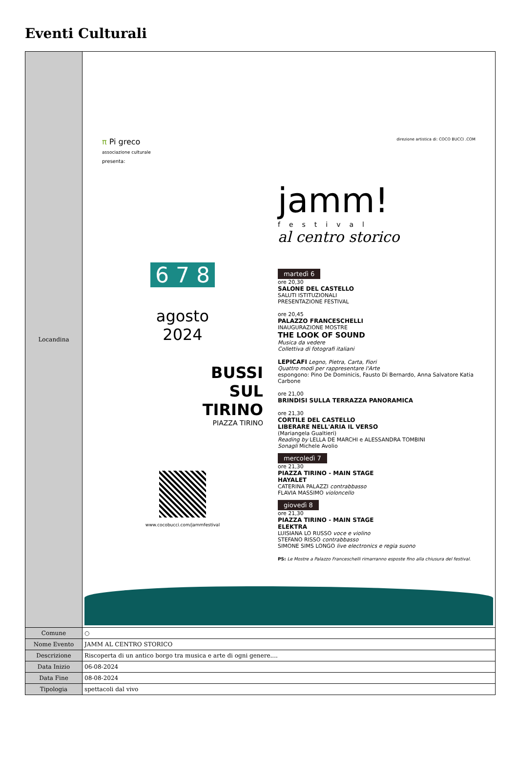Eventi Culturali
| Locandina | π Pi greco associazione culturale presenta: 6 7 8 agosto 2024 BUSSI SUL TIRINO PIAZZA TIRINO www.cocobucci.com/jammfestival direzione artistica di: COCO BUCCI .COM jamm! festival al centro storico martedì 6 ore 20,30 SALONE DEL CASTELLO SALUTI ISTITUZIONALI PRESENTAZIONE FESTIVAL ore 20,45 PALAZZO FRANCESCHELLI INAUGURAZIONE MOSTRE THE LOOK OF SOUND Musica da vedere Collettiva di fotografi italiani LEPICAFI Legno, Pietra, Carta, Fiori Quattro modi per rappresentare l'Arte espongono: Pino De Dominicis, Fausto Di Bernardo, Anna Salvatore Katia Carbone ore 21,00 BRINDISI SULLA TERRAZZA PANORAMICA ore 21,30 CORTILE DEL CASTELLO LIBERARE NELL'ARIA IL VERSO (Mariangela Gualtieri) Reading by LELLA DE MARCHI e ALESSANDRA TOMBINI Sonagli Michele Avolio mercoledì 7 ore 21,30 PIAZZA TIRINO - MAIN STAGE HAYALET CATERINA PALAZZI contrabbasso FLAVIA MASSIMO violoncello giovedì 8 ore 21,30 PIAZZA TIRINO - MAIN STAGE ELEKTRA LUISIANA LO RUSSO voce e violino STEFANO RISSO contrabbasso SIMONE SIMS LONGO live electronics e regia suono PS: Le Mostre a Palazzo Franceschelli rimarranno esposte fino alla chiusura del festival. |
| Comune | ○ |
| Nome Evento | JAMM AL CENTRO STORICO |
| Descrizione | Riscoperta di un antico borgo tra musica e arte di ogni genere.... |
| Data Inizio | 06-08-2024 |
| Data Fine | 08-08-2024 |
| Tipologia | spettacoli dal vivo |